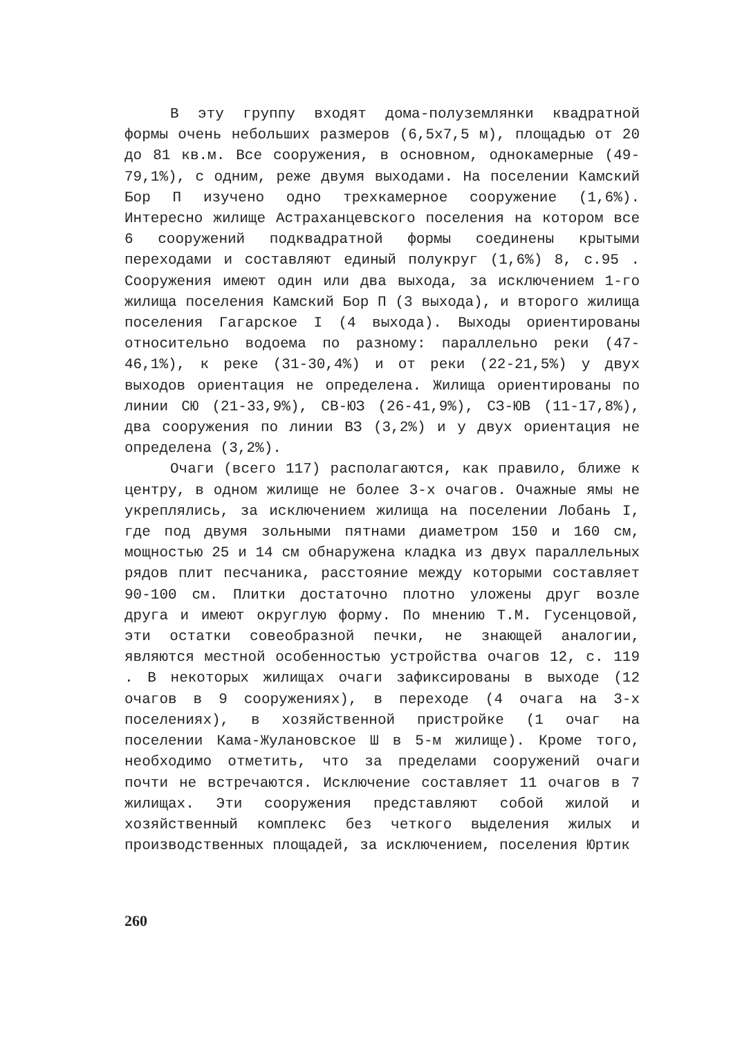В эту группу входят дома-полуземлянки квадратной формы очень небольших размеров (6,5х7,5 м), площадью от 20 до 81 кв.м. Все сооружения, в основном, однокамерные (49-79,1%), с одним, реже двумя выходами. На поселении Камский Бор П изучено одно трехкамерное сооружение (1,6%). Интересно жилище Астраханцевского поселения на котором все 6 сооружений подквадратной формы соединены крытыми переходами и составляют единый полукруг (1,6%) 8, с.95 . Сооружения имеют один или два выхода, за исключением 1-го жилища поселения Камский Бор П (3 выхода), и второго жилища поселения Гагарское I (4 выхода). Выходы ориентированы относительно водоема по разному: параллельно реки (47-46,1%), к реке (31-30,4%) и от реки (22-21,5%) у двух выходов ориентация не определена. Жилища ориентированы по линии СЮ (21-33,9%), СВ-ЮЗ (26-41,9%), СЗ-ЮВ (11-17,8%), два сооружения по линии ВЗ (3,2%) и у двух ориентация не определена (3,2%).
Очаги (всего 117) располагаются, как правило, ближе к центру, в одном жилище не более 3-х очагов. Очажные ямы не укреплялись, за исключением жилища на поселении Лобань I, где под двумя зольными пятнами диаметром 150 и 160 см, мощностью 25 и 14 см обнаружена кладка из двух параллельных рядов плит песчаника, расстояние между которыми составляет 90-100 см. Плитки достаточно плотно уложены друг возле друга и имеют округлую форму. По мнению Т.М. Гусенцовой, эти остатки совеобразной печки, не знающей аналогии, являются местной особенностью устройства очагов 12, с. 119 . В некоторых жилищах очаги зафиксированы в выходе (12 очагов в 9 сооружениях), в переходе (4 очага на 3-х поселениях), в хозяйственной пристройке (1 очаг на поселении Кама-Жулановское Ш в 5-м жилище). Кроме того, необходимо отметить, что за пределами сооружений очаги почти не встречаются. Исключение составляет 11 очагов в 7 жилищах. Эти сооружения представляют собой жилой и хозяйственный комплекс без четкого выделения жилых и производственных площадей, за исключением, поселения Юртик
260